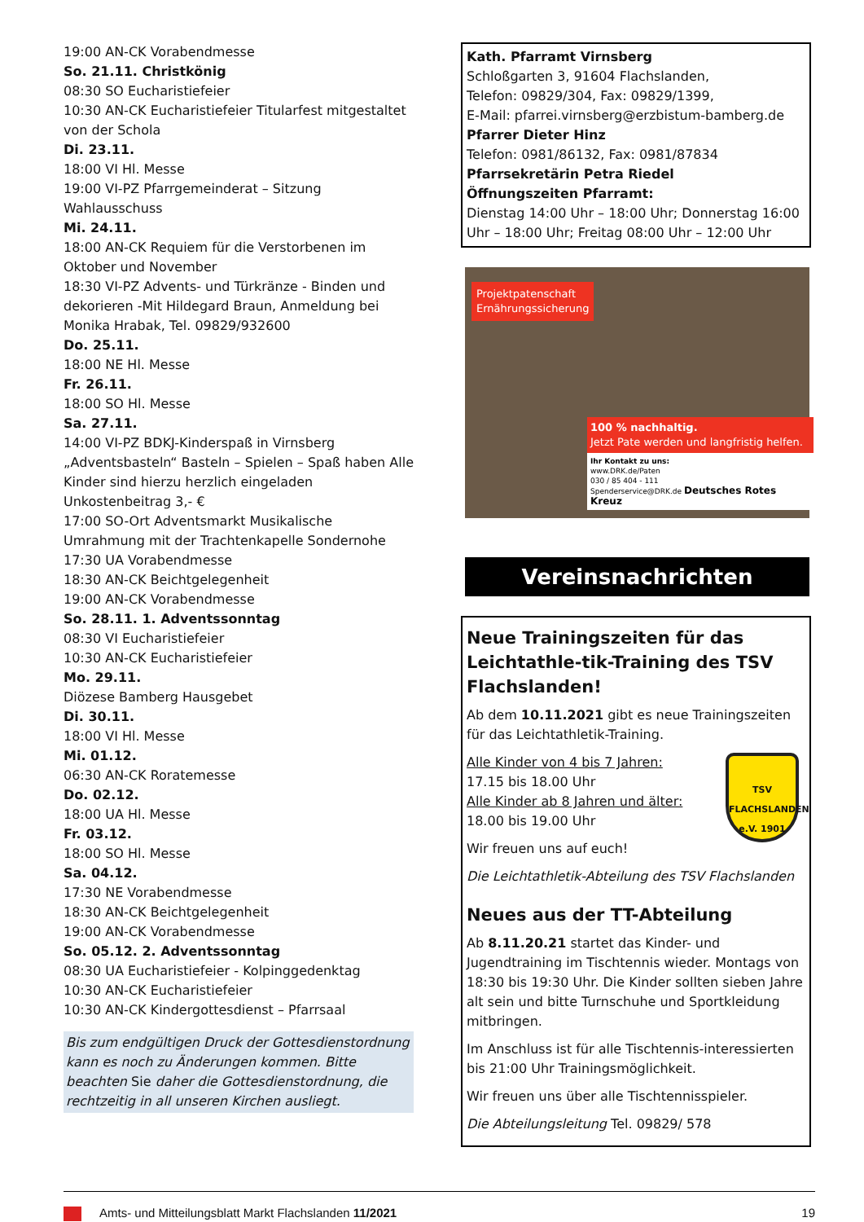19:00 AN-CK Vorabendmesse
So. 21.11. Christkönig
08:30 SO Eucharistiefeier
10:30 AN-CK Eucharistiefeier Titularfest mitgestaltet von der Schola
Di. 23.11.
18:00 VI Hl. Messe
19:00 VI-PZ Pfarrgemeinderat – Sitzung Wahlausschuss
Mi. 24.11.
18:00 AN-CK Requiem für die Verstorbenen im Oktober und November
18:30 VI-PZ Advents- und Türkränze - Binden und dekorieren -Mit Hildegard Braun, Anmeldung bei Monika Hrabak, Tel. 09829/932600
Do. 25.11.
18:00 NE Hl. Messe
Fr. 26.11.
18:00 SO Hl. Messe
Sa. 27.11.
14:00 VI-PZ BDKJ-Kinderspaß in Virnsberg „Adventsbasteln“ Basteln – Spielen – Spaß haben Alle Kinder sind hierzu herzlich eingeladen Unkostenbeitrag 3,- €
17:00 SO-Ort Adventsmarkt Musikalische Umrahmung mit der Trachtenkapelle Sondernohe
17:30 UA Vorabendmesse
18:30 AN-CK Beichtgelegenheit
19:00 AN-CK Vorabendmesse
So. 28.11. 1. Adventssonntag
08:30 VI Eucharistiefeier
10:30 AN-CK Eucharistiefeier
Mo. 29.11.
Diözese Bamberg Hausgebet
Di. 30.11.
18:00 VI Hl. Messe
Mi. 01.12.
06:30 AN-CK Roratemesse
Do. 02.12.
18:00 UA Hl. Messe
Fr. 03.12.
18:00 SO Hl. Messe
Sa. 04.12.
17:30 NE Vorabendmesse
18:30 AN-CK Beichtgelegenheit
19:00 AN-CK Vorabendmesse
So. 05.12. 2. Adventssonntag
08:30 UA Eucharistiefeier - Kolpinggedenktag
10:30 AN-CK Eucharistiefeier
10:30 AN-CK Kindergottesdienst – Pfarrsaal
Bis zum endgültigen Druck der Gottesdienstordnung kann es noch zu Änderungen kommen. Bitte beachten Sie daher die Gottesdienstordnung, die rechtzeitig in all unseren Kirchen ausliegt.
Kath. Pfarramt Virnsberg
Schloßgarten 3, 91604 Flachslanden,
Telefon: 09829/304, Fax: 09829/1399,
E-Mail: pfarrei.virnsberg@erzbistum-bamberg.de
Pfarrer Dieter Hinz
Telefon: 0981/86132, Fax: 0981/87834
Pfarrsekretärin Petra Riedel
Öffnungszeiten Pfarramt:
Dienstag 14:00 Uhr – 18:00 Uhr; Donnerstag 16:00 Uhr – 18:00 Uhr; Freitag 08:00 Uhr – 12:00 Uhr
Projektpatenschaft
Ernährungssicherung
100 % nachhaltig.
Jetzt Pate werden und langfristig helfen.
Ihr Kontakt zu uns:
www.DRK.de/Paten
030 / 85 404 - 111
Spenderservice@DRK.de Deutsches Rotes Kreuz
Vereinsnachrichten
Neue Trainingszeiten für das Leichtathle-tik-Training des TSV Flachslanden!
Ab dem 10.11.2021 gibt es neue Trainingszeiten für das Leichtathletik-Training.
TSV
FLACHSLANDEN
e.V. 1901
Alle Kinder von 4 bis 7 Jahren:
17.15 bis 18.00 Uhr
Alle Kinder ab 8 Jahren und älter:
18.00 bis 19.00 Uhr
Wir freuen uns auf euch!
Die Leichtathletik-Abteilung des TSV Flachslanden
Neues aus der TT-Abteilung
Ab 8.11.20.21 startet das Kinder- und Jugendtraining im Tischtennis wieder. Montags von 18:30 bis 19:30 Uhr. Die Kinder sollten sieben Jahre alt sein und bitte Turnschuhe und Sportkleidung mitbringen.
Im Anschluss ist für alle Tischtennis-interessierten bis 21:00 Uhr Trainingsmöglichkeit.
Wir freuen uns über alle Tischtennisspieler.
Die Abteilungsleitung Tel. 09829/ 578
Amts- und Mitteilungsblatt Markt Flachslanden 11/2021 19